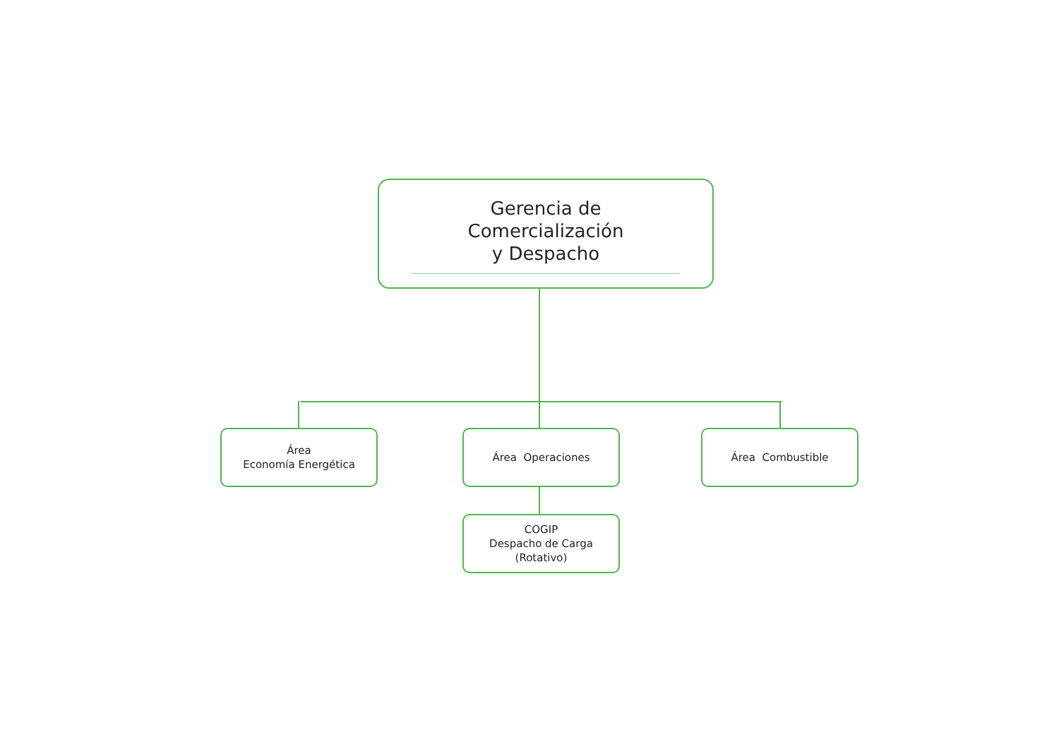Gerencia de Comercialización
y Despacho
Área
Economía Energética
Área Operaciones Área Combustible
COGIP
Despacho de Carga
(Rotativo)